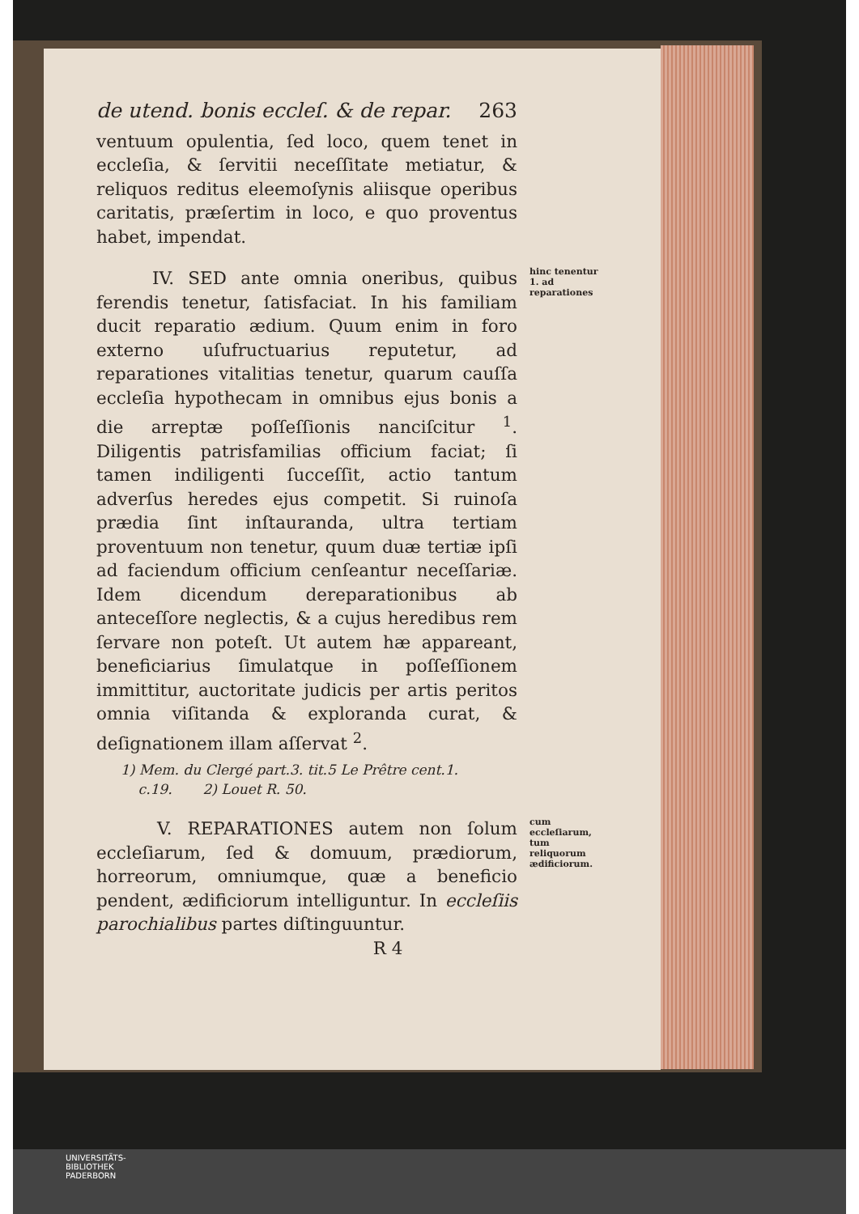de utend. bonis eccleſ. & de repar. 263
ventuum opulentia, ſed loco, quem tenet in eccleſia, & ſervitii neceſſitate metiatur, & reliquos reditus eleemoſynis aliisque operibus caritatis, præſertim in loco, e quo proventus habet, impendat.
hinc tenentur 1. ad reparationes
IV. SED ante omnia oneribus, quibus ferendis tenetur, ſatisfaciat. In his familiam ducit reparatio ædium. Quum enim in foro externo uſufructuarius reputetur, ad reparationes vitalitias tenetur, quarum cauſſa eccleſia hypothecam in omnibus ejus bonis a die arreptæ poſſeſſionis nanciſcitur <sup>1</sup>. Diligentis patrisfamilias officium faciat; ſi tamen indiligenti ſucceſſit, actio tantum adverſus heredes ejus competit. Si ruinoſa prædia ſint inſtauranda, ultra tertiam proventuum non tenetur, quum duæ tertiæ ipſi ad faciendum officium cenſeantur neceſſariæ. Idem dicendum dereparationibus ab anteceſſore neglectis, & a cujus heredibus rem ſervare non poteſt. Ut autem hæ appareant, beneficiarius ſimulatque in poſſeſſionem immittitur, auctoritate judicis per artis peritos omnia viſitanda & exploranda curat, & deſignationem illam aſſervat <sup>2</sup>.
1) Mem. du Clergé part.3. tit.5 Le Prêtre cent.1.
c.19. 2) Louet R. 50.
cum eccleſiarum, tum reliquorum ædificiorum.
V. REPARATIONES autem non ſolum eccleſiarum, ſed & domuum, prædiorum, horreorum, omniumque, quæ a beneficio pendent, ædificiorum intelliguntur. In eccleſiis parochialibus partes diſtinguuntur.
R 4
UNIVERSITÄTS-
BIBLIOTHEK
PADERBORN